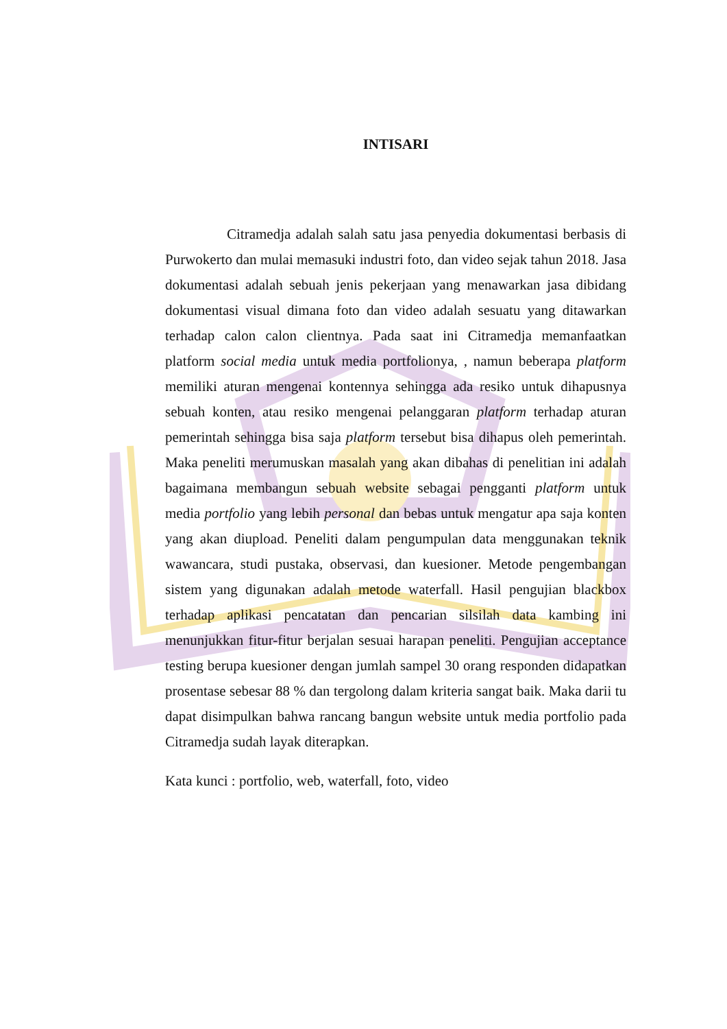INTISARI
Citramedja adalah salah satu jasa penyedia dokumentasi berbasis di Purwokerto dan mulai memasuki industri foto, dan video sejak tahun 2018. Jasa dokumentasi adalah sebuah jenis pekerjaan yang menawarkan jasa dibidang dokumentasi visual dimana foto dan video adalah sesuatu yang ditawarkan terhadap calon calon clientnya. Pada saat ini Citramedja memanfaatkan platform social media untuk media portfolionya, , namun beberapa platform memiliki aturan mengenai kontennya sehingga ada resiko untuk dihapusnya sebuah konten, atau resiko mengenai pelanggaran platform terhadap aturan pemerintah sehingga bisa saja platform tersebut bisa dihapus oleh pemerintah. Maka peneliti merumuskan masalah yang akan dibahas di penelitian ini adalah bagaimana membangun sebuah website sebagai pengganti platform untuk media portfolio yang lebih personal dan bebas untuk mengatur apa saja konten yang akan diupload. Peneliti dalam pengumpulan data menggunakan teknik wawancara, studi pustaka, observasi, dan kuesioner. Metode pengembangan sistem yang digunakan adalah metode waterfall. Hasil pengujian blackbox terhadap aplikasi pencatatan dan pencarian silsilah data kambing ini menunjukkan fitur-fitur berjalan sesuai harapan peneliti. Pengujian acceptance testing berupa kuesioner dengan jumlah sampel 30 orang responden didapatkan prosentase sebesar 88 % dan tergolong dalam kriteria sangat baik. Maka darii tu dapat disimpulkan bahwa rancang bangun website untuk media portfolio pada Citramedja sudah layak diterapkan.
Kata kunci : portfolio, web, waterfall, foto, video